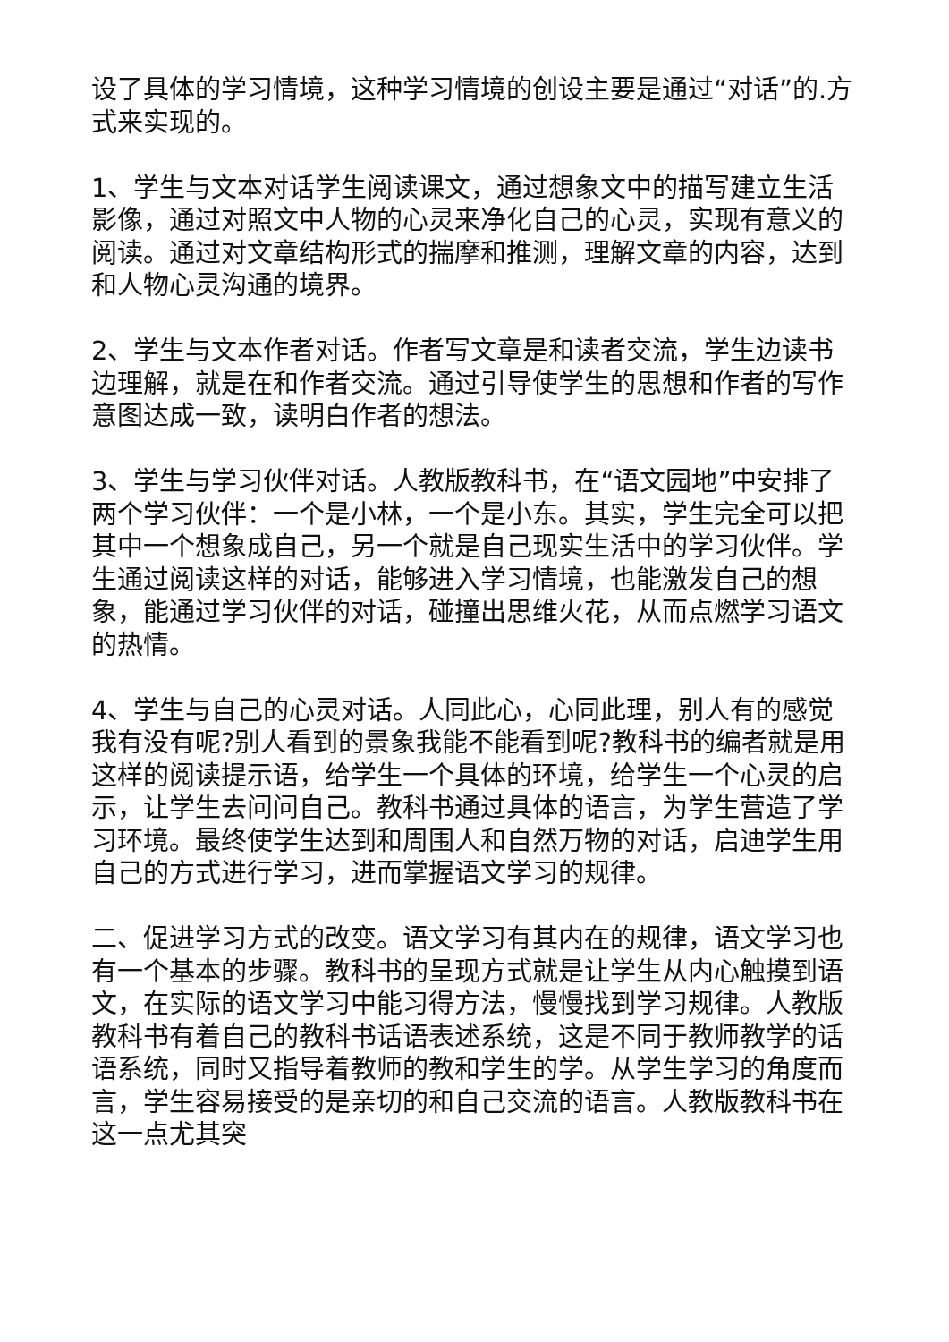设了具体的学习情境，这种学习情境的创设主要是通过“对话”的.方式来实现的。
1、学生与文本对话学生阅读课文，通过想象文中的描写建立生活影像，通过对照文中人物的心灵来净化自己的心灵，实现有意义的阅读。通过对文章结构形式的揣摩和推测，理解文章的内容，达到和人物心灵沟通的境界。
2、学生与文本作者对话。作者写文章是和读者交流，学生边读书边理解，就是在和作者交流。通过引导使学生的思想和作者的写作意图达成一致，读明白作者的想法。
3、学生与学习伙伴对话。人教版教科书，在“语文园地”中安排了两个学习伙伴：一个是小林，一个是小东。其实，学生完全可以把其中一个想象成自己，另一个就是自己现实生活中的学习伙伴。学生通过阅读这样的对话，能够进入学习情境，也能激发自己的想象，能通过学习伙伴的对话，碰撞出思维火花，从而点燃学习语文的热情。
4、学生与自己的心灵对话。人同此心，心同此理，别人有的感觉我有没有呢?别人看到的景象我能不能看到呢?教科书的编者就是用这样的阅读提示语，给学生一个具体的环境，给学生一个心灵的启示，让学生去问问自己。教科书通过具体的语言，为学生营造了学习环境。最终使学生达到和周围人和自然万物的对话，启迪学生用自己的方式进行学习，进而掌握语文学习的规律。
二、促进学习方式的改变。语文学习有其内在的规律，语文学习也有一个基本的步骤。教科书的呈现方式就是让学生从内心触摸到语文，在实际的语文学习中能习得方法，慢慢找到学习规律。人教版教科书有着自己的教科书话语表述系统，这是不同于教师教学的话语系统，同时又指导着教师的教和学生的学。从学生学习的角度而言，学生容易接受的是亲切的和自己交流的语言。人教版教科书在这一点尤其突